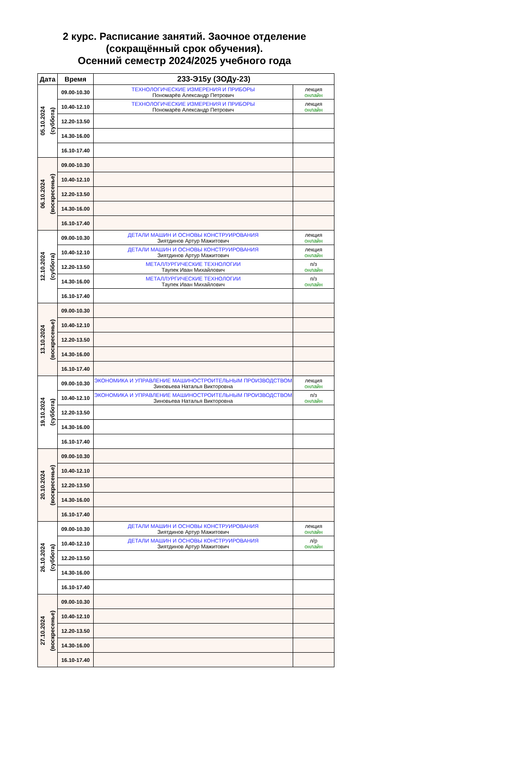2 курс. Расписание занятий. Заочное отделение
(сокращённый срок обучения).
Осенний семестр 2024/2025 учебного года
| Дата | Время | 233-Э15у (ЗОДу-23) | |
| --- | --- | --- | --- |
| 05.10.2024 (суббота) | 09.00-10.30 | ТЕХНОЛОГИЧЕСКИЕ ИЗМЕРЕНИЯ И ПРИБОРЫ Пономарёв Александр Петрович | лекция онлайн |
| | 10.40-12.10 | ТЕХНОЛОГИЧЕСКИЕ ИЗМЕРЕНИЯ И ПРИБОРЫ Пономарёв Александр Петрович | лекция онлайн |
| | 12.20-13.50 | | |
| | 14.30-16.00 | | |
| | 16.10-17.40 | | |
| 06.10.2024 (воскресенье) | 09.00-10.30 | | |
| | 10.40-12.10 | | |
| | 12.20-13.50 | | |
| | 14.30-16.00 | | |
| | 16.10-17.40 | | |
| 12.10.2024 (суббота) | 09.00-10.30 | ДЕТАЛИ МАШИН И ОСНОВЫ КОНСТРУИРОВАНИЯ Зиятдинов Артур Мажитович | лекция онлайн |
| | 10.40-12.10 | ДЕТАЛИ МАШИН И ОСНОВЫ КОНСТРУИРОВАНИЯ Зиятдинов Артур Мажитович | лекция онлайн |
| | 12.20-13.50 | МЕТАЛЛУРГИЧЕСКИЕ ТЕХНОЛОГИИ Таупек Иван Михайлович | п/з онлайн |
| | 14.30-16.00 | МЕТАЛЛУРГИЧЕСКИЕ ТЕХНОЛОГИИ Таупек Иван Михайлович | п/з онлайн |
| | 16.10-17.40 | | |
| 13.10.2024 (воскресенье) | 09.00-10.30 | | |
| | 10.40-12.10 | | |
| | 12.20-13.50 | | |
| | 14.30-16.00 | | |
| | 16.10-17.40 | | |
| 19.10.2024 (суббота) | 09.00-10.30 | ЭКОНОМИКА И УПРАВЛЕНИЕ МАШИНОСТРОИТЕЛЬНЫМ ПРОИЗВОДСТВОМ Зиновьева Наталья Викторовна | лекция онлайн |
| | 10.40-12.10 | ЭКОНОМИКА И УПРАВЛЕНИЕ МАШИНОСТРОИТЕЛЬНЫМ ПРОИЗВОДСТВОМ Зиновьева Наталья Викторовна | п/з онлайн |
| | 12.20-13.50 | | |
| | 14.30-16.00 | | |
| | 16.10-17.40 | | |
| 20.10.2024 (воскресенье) | 09.00-10.30 | | |
| | 10.40-12.10 | | |
| | 12.20-13.50 | | |
| | 14.30-16.00 | | |
| | 16.10-17.40 | | |
| 26.10.2024 (суббота) | 09.00-10.30 | ДЕТАЛИ МАШИН И ОСНОВЫ КОНСТРУИРОВАНИЯ Зиятдинов Артур Мажитович | лекция онлайн |
| | 10.40-12.10 | ДЕТАЛИ МАШИН И ОСНОВЫ КОНСТРУИРОВАНИЯ Зиятдинов Артур Мажитович | л/р онлайн |
| | 12.20-13.50 | | |
| | 14.30-16.00 | | |
| | 16.10-17.40 | | |
| 27.10.2024 (воскресенье) | 09.00-10.30 | | |
| | 10.40-12.10 | | |
| | 12.20-13.50 | | |
| | 14.30-16.00 | | |
| | 16.10-17.40 | | |